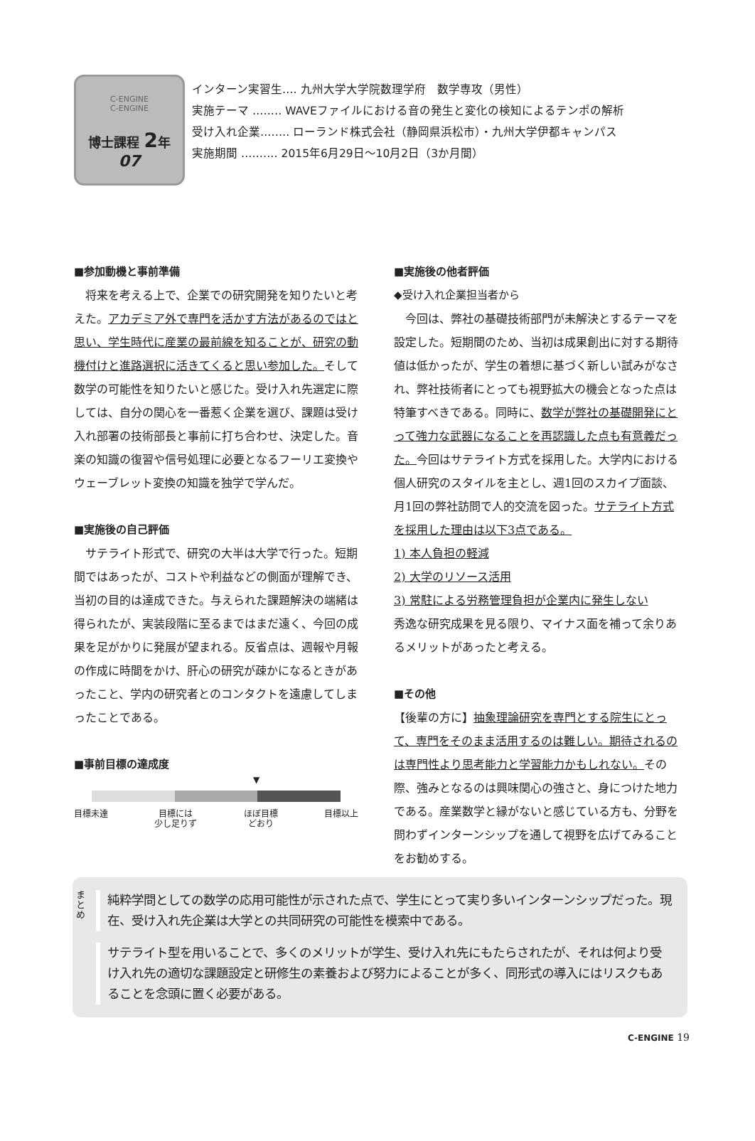C-ENGINE
C-ENGINE
博士課程 2年
07
インターン実習生‥‥ 九州大学大学院数理学府　数学専攻（男性）
実施テーマ ‥‥‥‥ WAVEファイルにおける音の発生と変化の検知によるテンポの解析
受け入れ企業‥‥‥‥ ローランド株式会社（静岡県浜松市）・九州大学伊都キャンパス
実施期間 ‥‥‥‥‥ 2015年6月29日〜10月2日（3か月間）
■参加動機と事前準備
　将来を考える上で、企業での研究開発を知りたいと考えた。アカデミア外で専門を活かす方法があるのではと思い、学生時代に産業の最前線を知ることが、研究の動機付けと進路選択に活きてくると思い参加した。そして数学の可能性を知りたいと感じた。受け入れ先選定に際しては、自分の関心を一番惹く企業を選び、課題は受け入れ部署の技術部長と事前に打ち合わせ、決定した。音楽の知識の復習や信号処理に必要となるフーリエ変換やウェーブレット変換の知識を独学で学んだ。
■実施後の自己評価
　サテライト形式で、研究の大半は大学で行った。短期間ではあったが、コストや利益などの側面が理解でき、当初の目的は達成できた。与えられた課題解決の端緒は得られたが、実装段階に至るまではまだ遠く、今回の成果を足がかりに発展が望まれる。反省点は、週報や月報の作成に時間をかけ、肝心の研究が疎かになるときがあったこと、学内の研究者とのコンタクトを遠慮してしまったことである。
■事前目標の達成度
▼
目標未達 目標には
少し足りず ほぼ目標
どおり 目標以上
■実施後の他者評価
◆受け入れ企業担当者から
　今回は、弊社の基礎技術部門が未解決とするテーマを設定した。短期間のため、当初は成果創出に対する期待値は低かったが、学生の着想に基づく新しい試みがなされ、弊社技術者にとっても視野拡大の機会となった点は特筆すべきである。同時に、数学が弊社の基礎開発にとって強力な武器になることを再認識した点も有意義だった。今回はサテライト方式を採用した。大学内における個人研究のスタイルを主とし、週1回のスカイプ面談、月1回の弊社訪問で人的交流を図った。サテライト方式を採用した理由は以下3点である。
1) 本人負担の軽減
2) 大学のリソース活用
3) 常駐による労務管理負担が企業内に発生しない
秀逸な研究成果を見る限り、マイナス面を補って余りあるメリットがあったと考える。
■その他
【後輩の方に】抽象理論研究を専門とする院生にとって、専門をそのまま活用するのは難しい。期待されるのは専門性より思考能力と学習能力かもしれない。その際、強みとなるのは興味関心の強さと、身につけた地力である。産業数学と縁がないと感じている方も、分野を問わずインターンシップを通して視野を広げてみることをお勧めする。
ま
と
め
純粋学問としての数学の応用可能性が示された点で、学生にとって実り多いインターンシップだった。現在、受け入れ先企業は大学との共同研究の可能性を模索中である。
サテライト型を用いることで、多くのメリットが学生、受け入れ先にもたらされたが、それは何より受け入れ先の適切な課題設定と研修生の素養および努力によることが多く、同形式の導入にはリスクもあることを念頭に置く必要がある。
C-ENGINE 19